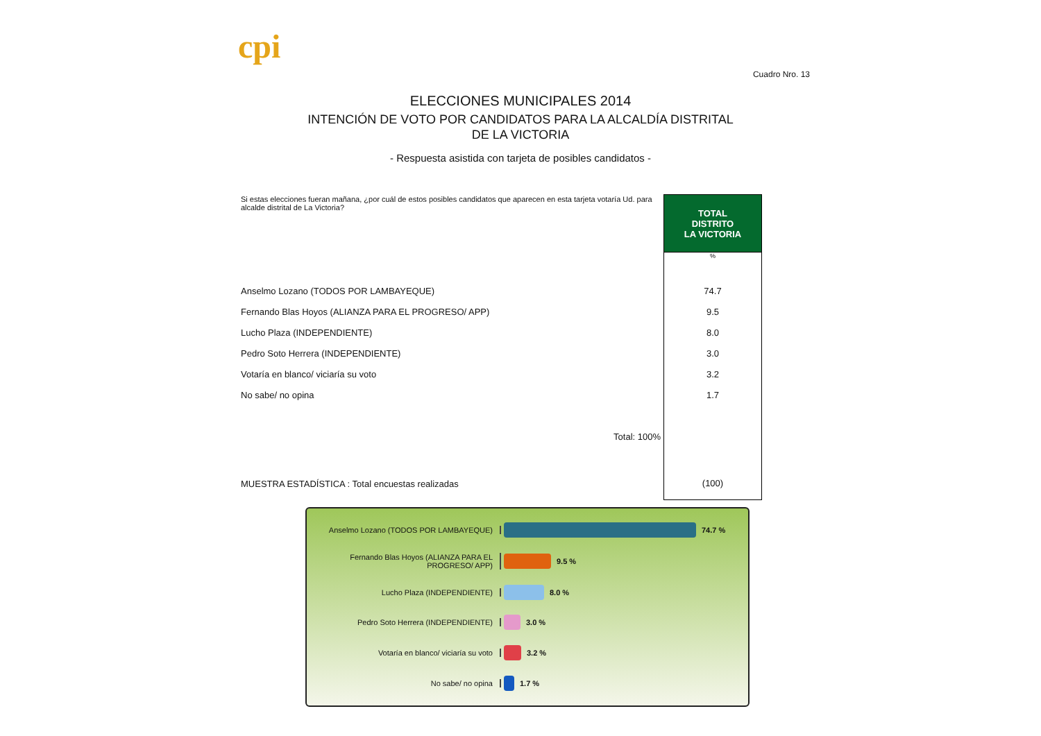cpi
Cuadro Nro. 13
ELECCIONES MUNICIPALES 2014
INTENCIÓN DE VOTO POR CANDIDATOS PARA LA ALCALDÍA DISTRITAL DE LA VICTORIA
- Respuesta asistida con tarjeta de posibles candidatos -
| Si estas elecciones fueran mañana, ¿por cuál de estos posibles candidatos que aparecen en esta tarjeta votaría Ud. para alcalde distrital de La Victoria? | TOTAL DISTRITO LA VICTORIA |
| | % |
| Anselmo Lozano (TODOS POR LAMBAYEQUE) | 74.7 |
| Fernando Blas Hoyos (ALIANZA PARA EL PROGRESO/ APP) | 9.5 |
| Lucho Plaza (INDEPENDIENTE) | 8.0 |
| Pedro Soto Herrera (INDEPENDIENTE) | 3.0 |
| Votaría en blanco/ viciaría su voto | 3.2 |
| No sabe/ no opina | 1.7 |
| Total: 100% | |
| MUESTRA ESTADÍSTICA : Total encuestas realizadas | (100) |
Anselmo Lozano (TODOS POR LAMBAYEQUE) 74.7 %
Fernando Blas Hoyos (ALIANZA PARA EL PROGRESO/ APP)
9.5 %
Lucho Plaza (INDEPENDIENTE) 8.0 %
Pedro Soto Herrera (INDEPENDIENTE) 3.0 %
Votaría en blanco/ viciaría su voto 3.2 %
No sabe/ no opina 1.7 %